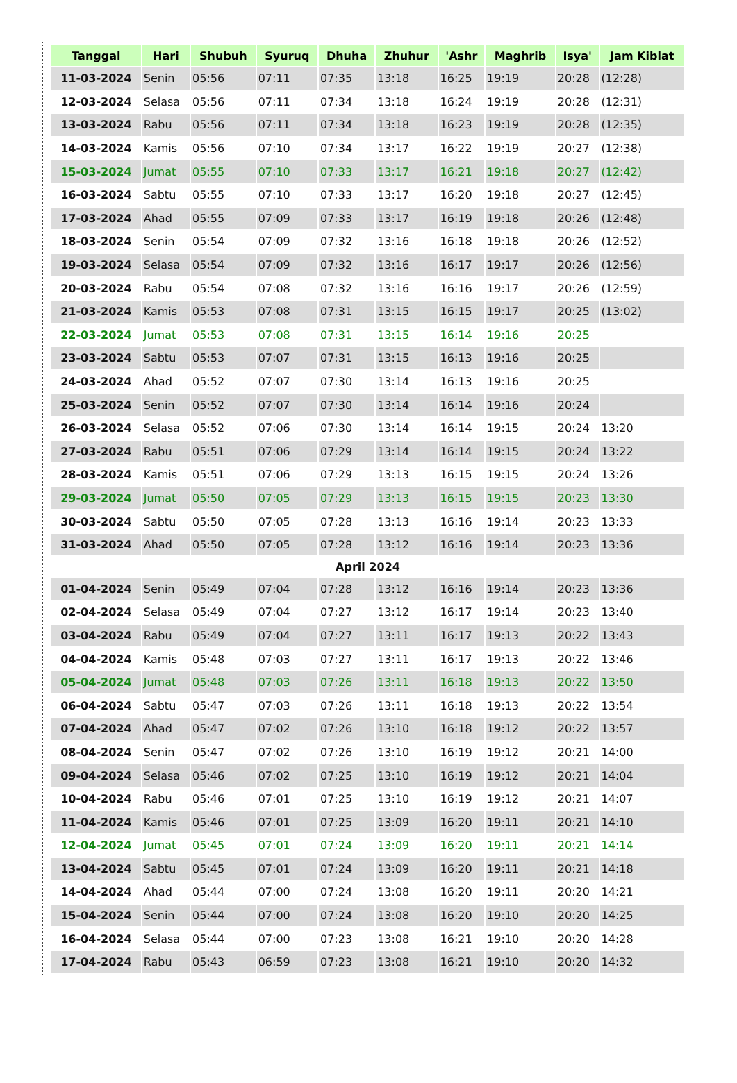| Tanggal | Hari | Shubuh | Syuruq | Dhuha | Zhuhur | 'Ashr | Maghrib | Isya' | Jam Kiblat |
| --- | --- | --- | --- | --- | --- | --- | --- | --- | --- |
| 11-03-2024 | Senin | 05:56 | 07:11 | 07:35 | 13:18 | 16:25 | 19:19 | 20:28 | (12:28) |
| 12-03-2024 | Selasa | 05:56 | 07:11 | 07:34 | 13:18 | 16:24 | 19:19 | 20:28 | (12:31) |
| 13-03-2024 | Rabu | 05:56 | 07:11 | 07:34 | 13:18 | 16:23 | 19:19 | 20:28 | (12:35) |
| 14-03-2024 | Kamis | 05:56 | 07:10 | 07:34 | 13:17 | 16:22 | 19:19 | 20:27 | (12:38) |
| 15-03-2024 | Jumat | 05:55 | 07:10 | 07:33 | 13:17 | 16:21 | 19:18 | 20:27 | (12:42) |
| 16-03-2024 | Sabtu | 05:55 | 07:10 | 07:33 | 13:17 | 16:20 | 19:18 | 20:27 | (12:45) |
| 17-03-2024 | Ahad | 05:55 | 07:09 | 07:33 | 13:17 | 16:19 | 19:18 | 20:26 | (12:48) |
| 18-03-2024 | Senin | 05:54 | 07:09 | 07:32 | 13:16 | 16:18 | 19:18 | 20:26 | (12:52) |
| 19-03-2024 | Selasa | 05:54 | 07:09 | 07:32 | 13:16 | 16:17 | 19:17 | 20:26 | (12:56) |
| 20-03-2024 | Rabu | 05:54 | 07:08 | 07:32 | 13:16 | 16:16 | 19:17 | 20:26 | (12:59) |
| 21-03-2024 | Kamis | 05:53 | 07:08 | 07:31 | 13:15 | 16:15 | 19:17 | 20:25 | (13:02) |
| 22-03-2024 | Jumat | 05:53 | 07:08 | 07:31 | 13:15 | 16:14 | 19:16 | 20:25 | |
| 23-03-2024 | Sabtu | 05:53 | 07:07 | 07:31 | 13:15 | 16:13 | 19:16 | 20:25 | |
| 24-03-2024 | Ahad | 05:52 | 07:07 | 07:30 | 13:14 | 16:13 | 19:16 | 20:25 | |
| 25-03-2024 | Senin | 05:52 | 07:07 | 07:30 | 13:14 | 16:14 | 19:16 | 20:24 | |
| 26-03-2024 | Selasa | 05:52 | 07:06 | 07:30 | 13:14 | 16:14 | 19:15 | 20:24 | 13:20 |
| 27-03-2024 | Rabu | 05:51 | 07:06 | 07:29 | 13:14 | 16:14 | 19:15 | 20:24 | 13:22 |
| 28-03-2024 | Kamis | 05:51 | 07:06 | 07:29 | 13:13 | 16:15 | 19:15 | 20:24 | 13:26 |
| 29-03-2024 | Jumat | 05:50 | 07:05 | 07:29 | 13:13 | 16:15 | 19:15 | 20:23 | 13:30 |
| 30-03-2024 | Sabtu | 05:50 | 07:05 | 07:28 | 13:13 | 16:16 | 19:14 | 20:23 | 13:33 |
| 31-03-2024 | Ahad | 05:50 | 07:05 | 07:28 | 13:12 | 16:16 | 19:14 | 20:23 | 13:36 |
| April 2024 | | | | | | | | | |
| 01-04-2024 | Senin | 05:49 | 07:04 | 07:28 | 13:12 | 16:16 | 19:14 | 20:23 | 13:36 |
| 02-04-2024 | Selasa | 05:49 | 07:04 | 07:27 | 13:12 | 16:17 | 19:14 | 20:23 | 13:40 |
| 03-04-2024 | Rabu | 05:49 | 07:04 | 07:27 | 13:11 | 16:17 | 19:13 | 20:22 | 13:43 |
| 04-04-2024 | Kamis | 05:48 | 07:03 | 07:27 | 13:11 | 16:17 | 19:13 | 20:22 | 13:46 |
| 05-04-2024 | Jumat | 05:48 | 07:03 | 07:26 | 13:11 | 16:18 | 19:13 | 20:22 | 13:50 |
| 06-04-2024 | Sabtu | 05:47 | 07:03 | 07:26 | 13:11 | 16:18 | 19:13 | 20:22 | 13:54 |
| 07-04-2024 | Ahad | 05:47 | 07:02 | 07:26 | 13:10 | 16:18 | 19:12 | 20:22 | 13:57 |
| 08-04-2024 | Senin | 05:47 | 07:02 | 07:26 | 13:10 | 16:19 | 19:12 | 20:21 | 14:00 |
| 09-04-2024 | Selasa | 05:46 | 07:02 | 07:25 | 13:10 | 16:19 | 19:12 | 20:21 | 14:04 |
| 10-04-2024 | Rabu | 05:46 | 07:01 | 07:25 | 13:10 | 16:19 | 19:12 | 20:21 | 14:07 |
| 11-04-2024 | Kamis | 05:46 | 07:01 | 07:25 | 13:09 | 16:20 | 19:11 | 20:21 | 14:10 |
| 12-04-2024 | Jumat | 05:45 | 07:01 | 07:24 | 13:09 | 16:20 | 19:11 | 20:21 | 14:14 |
| 13-04-2024 | Sabtu | 05:45 | 07:01 | 07:24 | 13:09 | 16:20 | 19:11 | 20:21 | 14:18 |
| 14-04-2024 | Ahad | 05:44 | 07:00 | 07:24 | 13:08 | 16:20 | 19:11 | 20:20 | 14:21 |
| 15-04-2024 | Senin | 05:44 | 07:00 | 07:24 | 13:08 | 16:20 | 19:10 | 20:20 | 14:25 |
| 16-04-2024 | Selasa | 05:44 | 07:00 | 07:23 | 13:08 | 16:21 | 19:10 | 20:20 | 14:28 |
| 17-04-2024 | Rabu | 05:43 | 06:59 | 07:23 | 13:08 | 16:21 | 19:10 | 20:20 | 14:32 |